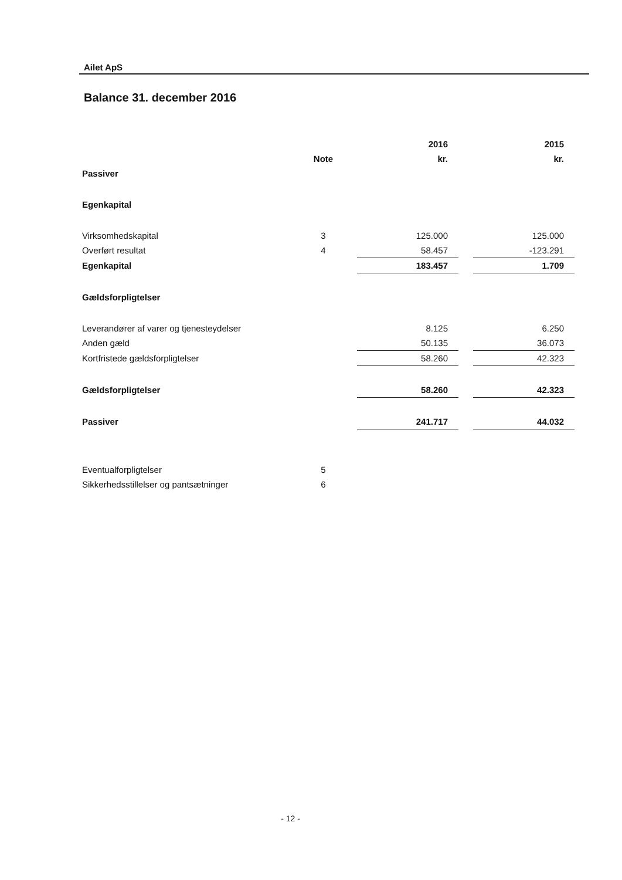Ailet ApS
Balance 31. december 2016
| | | 2016 | | 2015 |
| --- | --- | --- | --- | --- |
| | Note | kr. | | kr. |
| Passiver | | | | |
| Egenkapital | | | | |
| Virksomhedskapital | 3 | 125.000 | | 125.000 |
| Overført resultat | 4 | 58.457 | | -123.291 |
| Egenkapital | | 183.457 | | 1.709 |
| Gældsforpligtelser | | | | |
| Leverandører af varer og tjenesteydelser | | 8.125 | | 6.250 |
| Anden gæld | | 50.135 | | 36.073 |
| Kortfristede gældsforpligtelser | | 58.260 | | 42.323 |
| Gældsforpligtelser | | 58.260 | | 42.323 |
| Passiver | | 241.717 | | 44.032 |
| Eventualforpligtelser | 5 | | | |
| Sikkerhedsstillelser og pantsætninger | 6 | | | |
- 12 -